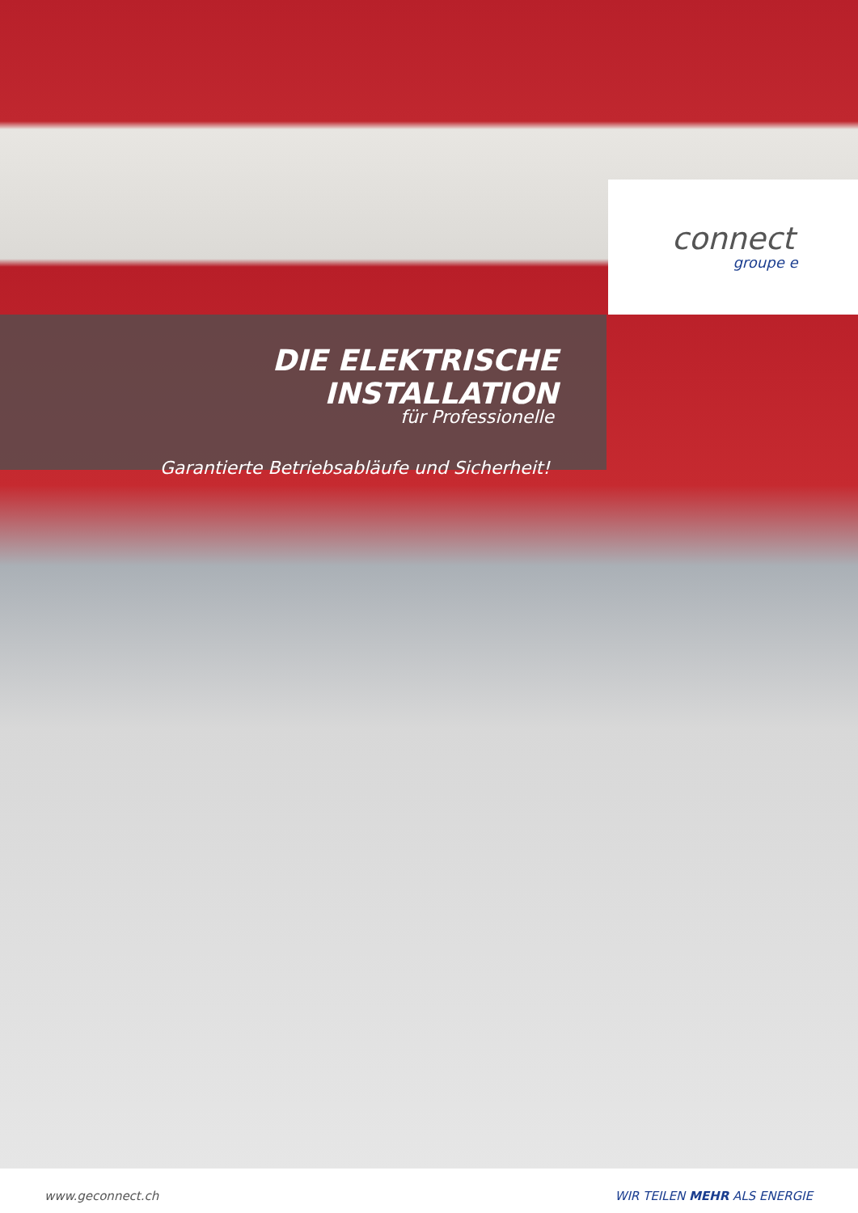connect
groupe e
DIE ELEKTRISCHE INSTALLATION
für Professionelle
Garantierte Betriebsabläufe und Sicherheit!
www.geconnect.ch WIR TEILEN MEHR ALS ENERGIE